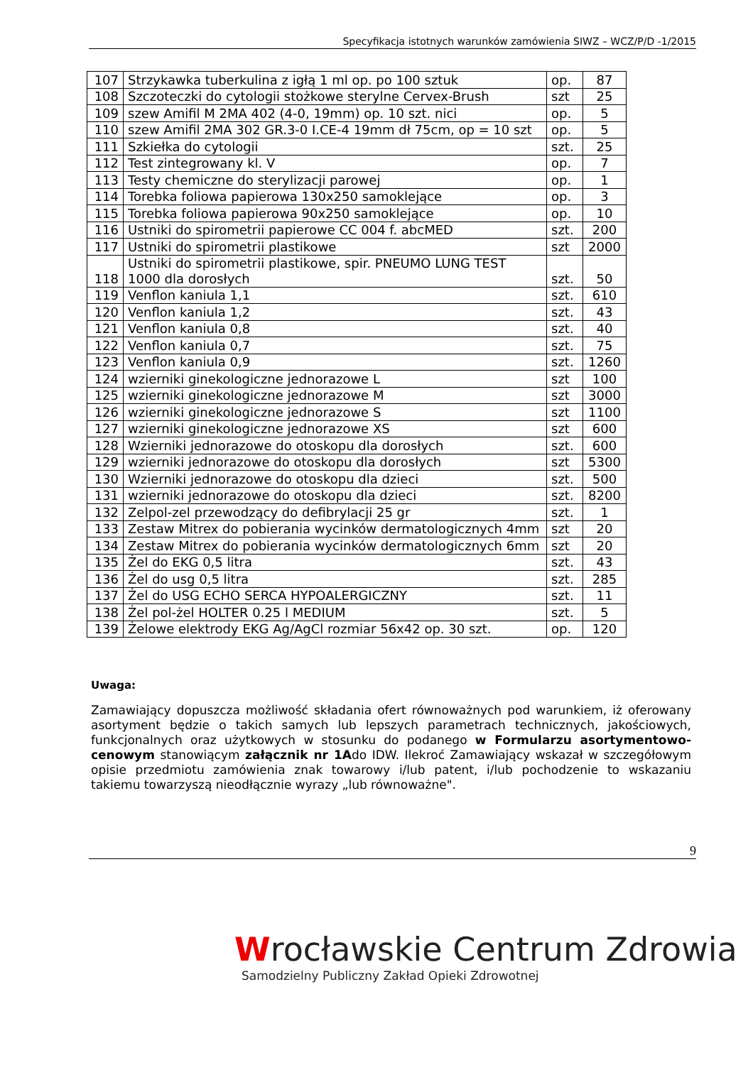Specyfikacja istotnych warunków zamówienia SIWZ – WCZ/P/D -1/2015
| 107 | Strzykawka tuberkulina z igłą 1 ml op. po 100 sztuk | op. | 87 |
| 108 | Szczoteczki do cytologii stożkowe sterylne Cervex-Brush | szt | 25 |
| 109 | szew Amifil M 2MA 402 (4-0, 19mm) op. 10 szt. nici | op. | 5 |
| 110 | szew Amifil 2MA 302 GR.3-0 I.CE-4 19mm dł 75cm, op = 10 szt | op. | 5 |
| 111 | Szkiełka do cytologii | szt. | 25 |
| 112 | Test zintegrowany kl. V | op. | 7 |
| 113 | Testy chemiczne do sterylizacji parowej | op. | 1 |
| 114 | Torebka foliowa papierowa 130x250 samoklejące | op. | 3 |
| 115 | Torebka foliowa papierowa 90x250 samoklejące | op. | 10 |
| 116 | Ustniki do spirometrii papierowe CC 004 f. abcMED | szt. | 200 |
| 117 | Ustniki do spirometrii plastikowe | szt | 2000 |
| 118 | Ustniki do spirometrii plastikowe, spir. PNEUMO LUNG TEST 1000 dla dorosłych | szt. | 50 |
| 119 | Venflon kaniula 1,1 | szt. | 610 |
| 120 | Venflon kaniula 1,2 | szt. | 43 |
| 121 | Venflon kaniula 0,8 | szt. | 40 |
| 122 | Venflon kaniula 0,7 | szt. | 75 |
| 123 | Venflon kaniula 0,9 | szt. | 1260 |
| 124 | wzierniki ginekologiczne jednorazowe L | szt | 100 |
| 125 | wzierniki ginekologiczne jednorazowe M | szt | 3000 |
| 126 | wzierniki ginekologiczne jednorazowe S | szt | 1100 |
| 127 | wzierniki ginekologiczne jednorazowe XS | szt | 600 |
| 128 | Wzierniki jednorazowe do otoskopu dla dorosłych | szt. | 600 |
| 129 | wzierniki jednorazowe do otoskopu dla dorosłych | szt | 5300 |
| 130 | Wzierniki jednorazowe do otoskopu dla dzieci | szt. | 500 |
| 131 | wzierniki jednorazowe do otoskopu dla dzieci | szt. | 8200 |
| 132 | Zelpol-zel przewodzący do defibrylacji 25 gr | szt. | 1 |
| 133 | Zestaw Mitrex do pobierania wycinków dermatologicznych 4mm | szt | 20 |
| 134 | Zestaw Mitrex do pobierania wycinków dermatologicznych 6mm | szt | 20 |
| 135 | Żel do EKG 0,5 litra | szt. | 43 |
| 136 | Żel do usg 0,5 litra | szt. | 285 |
| 137 | Żel do USG ECHO SERCA HYPOALERGICZNY | szt. | 11 |
| 138 | Żel pol-żel HOLTER 0.25 l MEDIUM | szt. | 5 |
| 139 | Żelowe elektrody EKG Ag/AgCl rozmiar 56x42 op. 30 szt. | op. | 120 |
Uwaga:
Zamawiający dopuszcza możliwość składania ofert równoważnych pod warunkiem, iż oferowany asortyment będzie o takich samych lub lepszych parametrach technicznych, jakościowych, funkcjonalnych oraz użytkowych w stosunku do podanego w Formularzu asortymentowo-cenowym stanowiącym załącznik nr 1Ado IDW. Ilekroć Zamawiający wskazał w szczegółowym opisie przedmiotu zamówienia znak towarowy i/lub patent, i/lub pochodzenie to wskazaniu takiemu towarzyszą nieodłącznie wyrazy „lub równoważne".
9
Wrocławskie Centrum Zdrowia
Samodzielny Publiczny Zakład Opieki Zdrowotnej